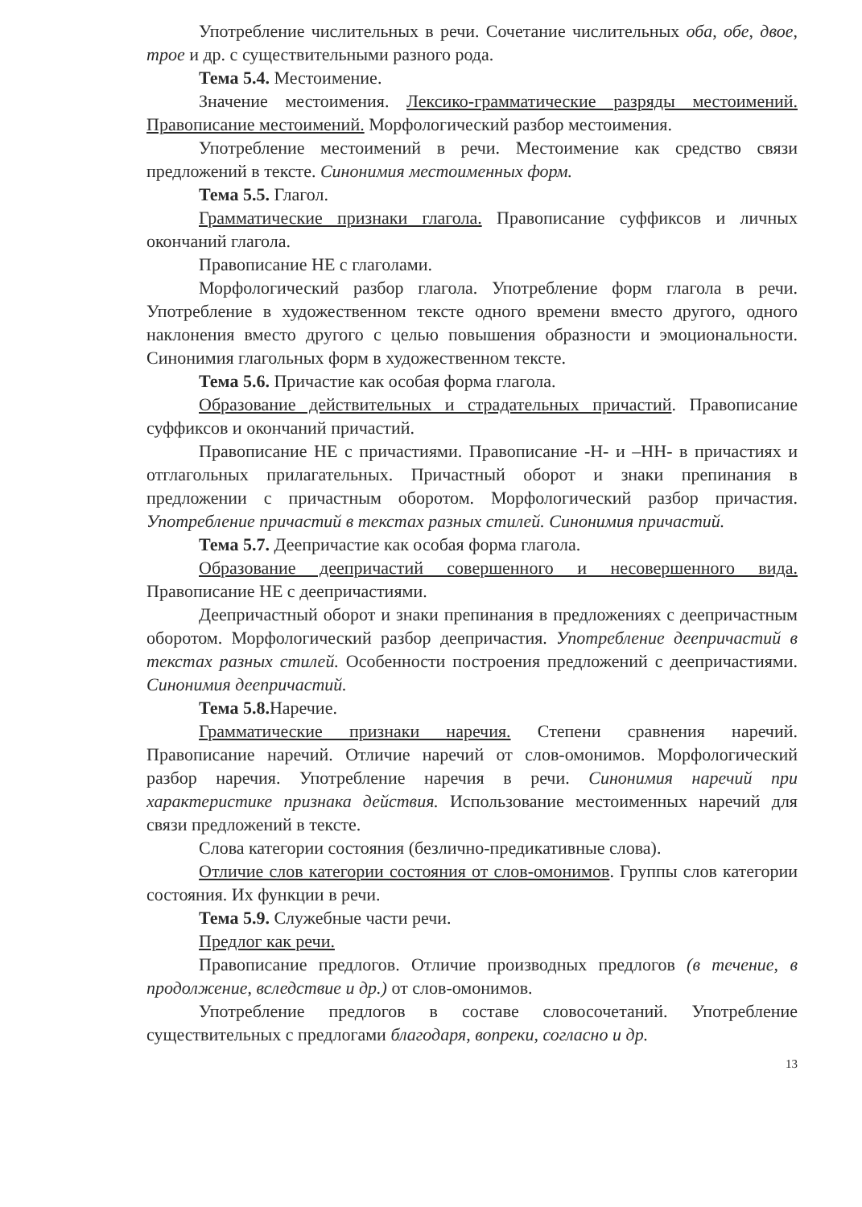Употребление числительных в речи. Сочетание числительных оба, обе, двое, трое и др. с существительными разного рода.
Тема 5.4. Местоимение.
Значение местоимения. Лексико-грамматические разряды местоимений. Правописание местоимений. Морфологический разбор местоимения.
Употребление местоимений в речи. Местоимение как средство связи предложений в тексте. Синонимия местоименных форм.
Тема 5.5. Глагол.
Грамматические признаки глагола. Правописание суффиксов и личных окончаний глагола.
Правописание НЕ с глаголами.
Морфологический разбор глагола. Употребление форм глагола в речи. Употребление в художественном тексте одного времени вместо другого, одного наклонения вместо другого с целью повышения образности и эмоциональности. Синонимия глагольных форм в художественном тексте.
Тема 5.6. Причастие как особая форма глагола.
Образование действительных и страдательных причастий. Правописание суффиксов и окончаний причастий.
Правописание НЕ с причастиями. Правописание -Н- и –НН- в причастиях и отглагольных прилагательных. Причастный оборот и знаки препинания в предложении с причастным оборотом. Морфологический разбор причастия. Употребление причастий в текстах разных стилей. Синонимия причастий.
Тема 5.7. Деепричастие как особая форма глагола.
Образование деепричастий совершенного и несовершенного вида. Правописание НЕ с деепричастиями.
Деепричастный оборот и знаки препинания в предложениях с деепричастным оборотом. Морфологический разбор деепричастия. Употребление деепричастий в текстах разных стилей. Особенности построения предложений с деепричастиями. Синонимия деепричастий.
Тема 5.8. Наречие.
Грамматические признаки наречия. Степени сравнения наречий. Правописание наречий. Отличие наречий от слов-омонимов. Морфологический разбор наречия. Употребление наречия в речи. Синонимия наречий при характеристике признака действия. Использование местоименных наречий для связи предложений в тексте.
Слова категории состояния (безлично-предикативные слова).
Отличие слов категории состояния от слов-омонимов. Группы слов категории состояния. Их функции в речи.
Тема 5.9. Служебные части речи.
Предлог как речи.
Правописание предлогов. Отличие производных предлогов (в течение, в продолжение, вследствие и др.) от слов-омонимов.
Употребление предлогов в составе словосочетаний. Употребление существительных с предлогами благодаря, вопреки, согласно и др.
13